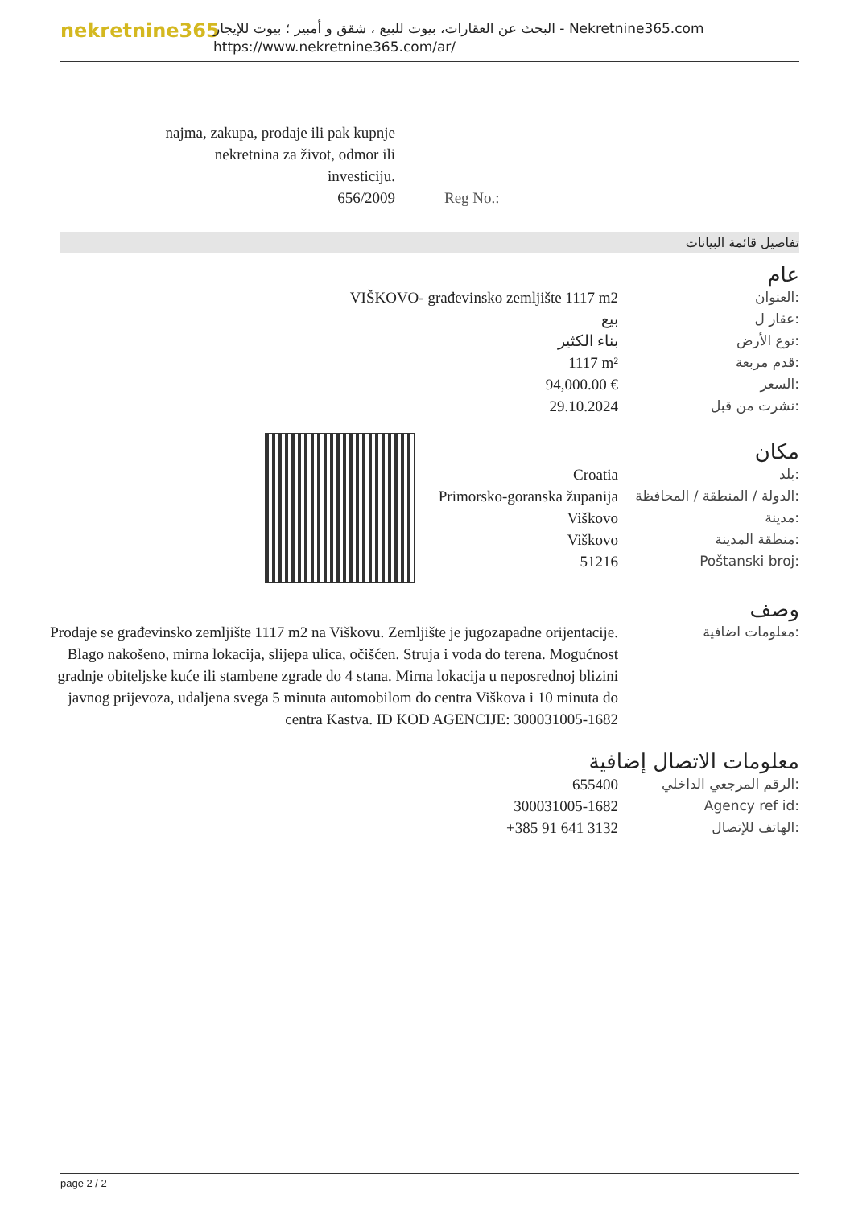nekretnine365
البحث عن العقارات، بيوت للبيع ، شقق و أمبير ؛ بيوت للإيجار - Nekretnine365.com
https://www.nekretnine365.com/ar/
| najma, zakupa, prodaje ili pak kupnje nekretnina za život, odmor ili investiciju. 656/2009 | Reg No.: |
تفاصيل قائمة البيانات
عام
| VIŠKOVO- građevinsko zemljište 1117 m2 | العنوان: |
| بيع | عقار ل: |
| بناء الكثير | نوع الأرض: |
| 1117 m² | قدم مربعة: |
| 94,000.00 € | السعر: |
| 29.10.2024 | نشرت من قبل: |
مكان
| Croatia | بلد: |
| Primorsko-goranska županija | الدولة / المنطقة / المحافظة: |
| Viškovo | مدينة: |
| Viškovo | منطقة المدينة: |
| 51216 | Poštanski broj: |
وصف
| Prodaje se građevinsko zemljište 1117 m2 na Viškovu. Zemljište je jugozapadne orijentacije. Blago nakošeno, mirna lokacija, slijepa ulica, očišćen. Struja i voda do terena. Mogućnost gradnje obiteljske kuće ili stambene zgrade do 4 stana. Mirna lokacija u neposrednoj blizini javnog prijevoza, udaljena svega 5 minuta automobilom do centra Viškova i 10 minuta do centra Kastva. ID KOD AGENCIJE: 300031005-1682 | معلومات اضافية: |
معلومات الاتصال إضافية
| 655400 | الرقم المرجعي الداخلي: |
| 300031005-1682 | Agency ref id: |
| +385 91 641 3132 | الهاتف للإتصال: |
page 2 / 2